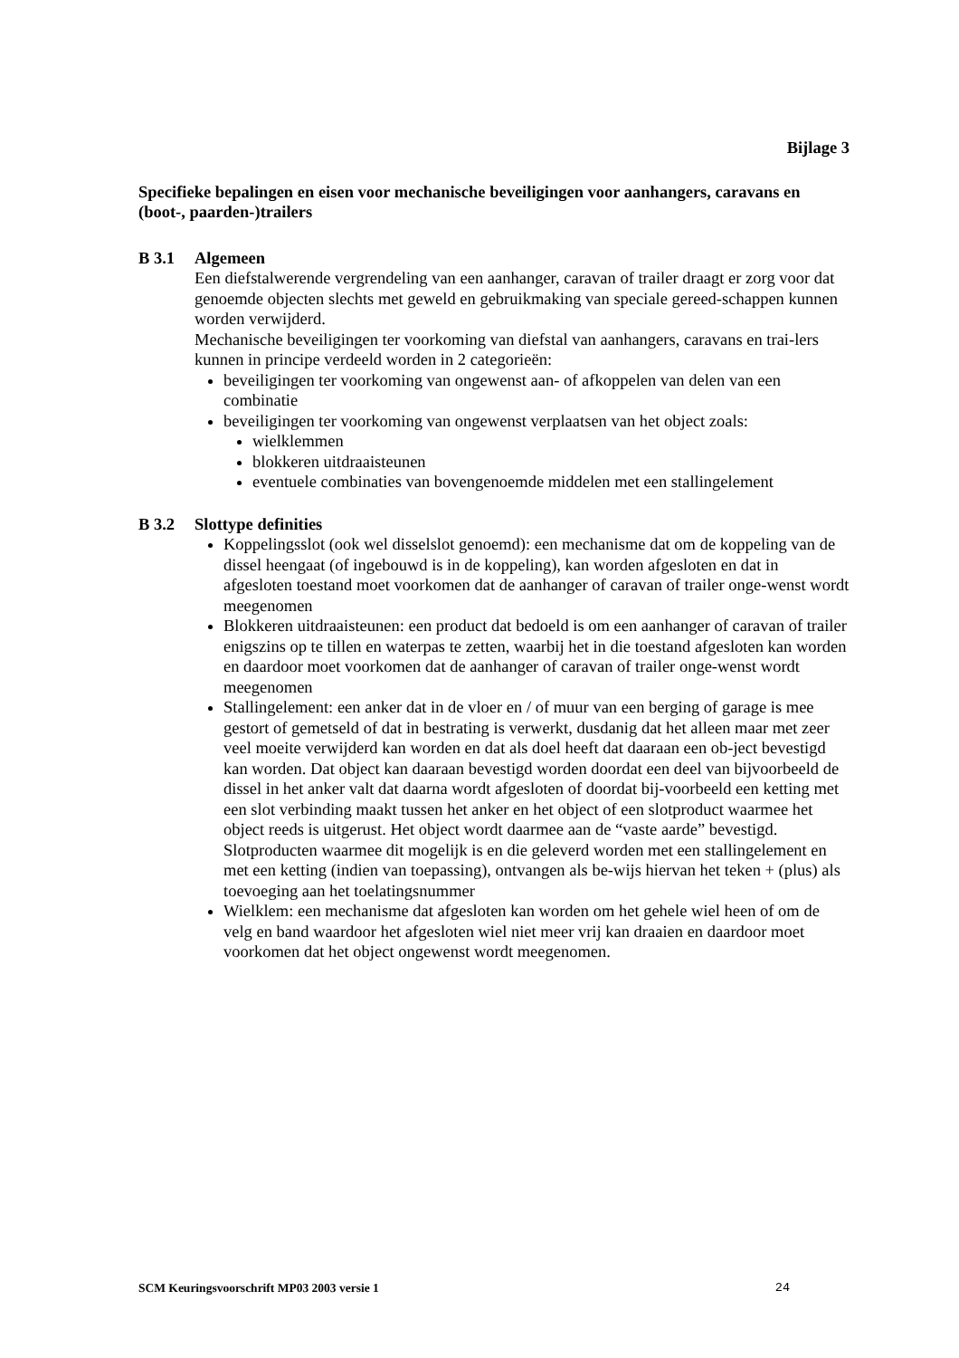Bijlage 3
Specifieke bepalingen en eisen voor mechanische beveiligingen voor aanhangers, caravans en (boot-, paarden-)trailers
B 3.1 Algemeen
Een diefstalwerende vergrendeling van een aanhanger, caravan of trailer draagt er zorg voor dat genoemde objecten slechts met geweld en gebruikmaking van speciale gereed-schappen kunnen worden verwijderd.
Mechanische beveiligingen ter voorkoming van diefstal van aanhangers, caravans en trai-lers kunnen in principe verdeeld worden in 2 categorieën:
beveiligingen ter voorkoming van ongewenst aan- of afkoppelen van delen van een combinatie
beveiligingen ter voorkoming van ongewenst verplaatsen van het object zoals:
wielklemmen
blokkeren uitdraaisteunen
eventuele combinaties van bovengenoemde middelen met een stallingelement
B 3.2 Slottype definities
Koppelingsslot (ook wel disselslot genoemd): een mechanisme dat om de koppeling van de dissel heengaat (of ingebouwd is in de koppeling), kan worden afgesloten en dat in afgesloten toestand moet voorkomen dat de aanhanger of caravan of trailer onge-wenst wordt meegenomen
Blokkeren uitdraaisteunen: een product dat bedoeld is om een aanhanger of caravan of trailer enigszins op te tillen en waterpas te zetten, waarbij het in die toestand afgesloten kan worden en daardoor moet voorkomen dat de aanhanger of caravan of trailer onge-wenst wordt meegenomen
Stallingelement: een anker dat in de vloer en / of muur van een berging of garage is mee gestort of gemetseld of dat in bestrating is verwerkt, dusdanig dat het alleen maar met zeer veel moeite verwijderd kan worden en dat als doel heeft dat daaraan een ob-ject bevestigd kan worden. Dat object kan daaraan bevestigd worden doordat een deel van bijvoorbeeld de dissel in het anker valt dat daarna wordt afgesloten of doordat bij-voorbeeld een ketting met een slot verbinding maakt tussen het anker en het object of een slotproduct waarmee het object reeds is uitgerust. Het object wordt daarmee aan de “vaste aarde” bevestigd. Slotproducten waarmee dit mogelijk is en die geleverd worden met een stallingelement en met een ketting (indien van toepassing), ontvangen als be-wijs hiervan het teken + (plus) als toevoeging aan het toelatingsnummer
Wielklem: een mechanisme dat afgesloten kan worden om het gehele wiel heen of om de velg en band waardoor het afgesloten wiel niet meer vrij kan draaien en daardoor moet voorkomen dat het object ongewenst wordt meegenomen.
SCM Keuringsvoorschrift MP03 2003 versie 1 24